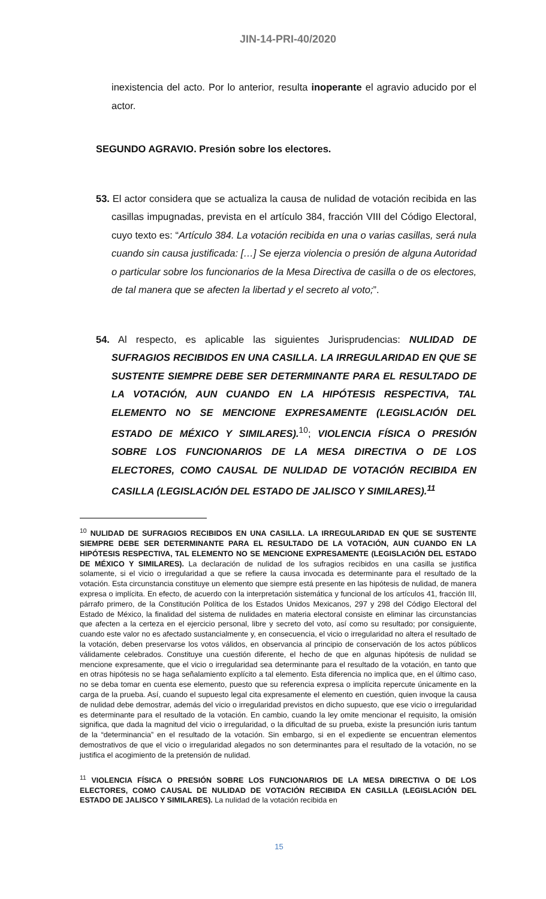JIN-14-PRI-40/2020
inexistencia del acto. Por lo anterior, resulta inoperante el agravio aducido por el actor.
SEGUNDO AGRAVIO. Presión sobre los electores.
53. El actor considera que se actualiza la causa de nulidad de votación recibida en las casillas impugnadas, prevista en el artículo 384, fracción VIII del Código Electoral, cuyo texto es: “Artículo 384. La votación recibida en una o varias casillas, será nula cuando sin causa justificada: […] Se ejerza violencia o presión de alguna Autoridad o particular sobre los funcionarios de la Mesa Directiva de casilla o de os electores, de tal manera que se afecten la libertad y el secreto al voto;”.
54. Al respecto, es aplicable las siguientes Jurisprudencias: NULIDAD DE SUFRAGIOS RECIBIDOS EN UNA CASILLA. LA IRREGULARIDAD EN QUE SE SUSTENTE SIEMPRE DEBE SER DETERMINANTE PARA EL RESULTADO DE LA VOTACIÓN, AUN CUANDO EN LA HIPÓTESIS RESPECTIVA, TAL ELEMENTO NO SE MENCIONE EXPRESAMENTE (LEGISLACIÓN DEL ESTADO DE MÉXICO Y SIMILARES).<sup>10</sup>; VIOLENCIA FÍSICA O PRESIÓN SOBRE LOS FUNCIONARIOS DE LA MESA DIRECTIVA O DE LOS ELECTORES, COMO CAUSAL DE NULIDAD DE VOTACIÓN RECIBIDA EN CASILLA (LEGISLACIÓN DEL ESTADO DE JALISCO Y SIMILARES).<sup>11</sup>
<sup>10</sup> NULIDAD DE SUFRAGIOS RECIBIDOS EN UNA CASILLA. LA IRREGULARIDAD EN QUE SE SUSTENTE SIEMPRE DEBE SER DETERMINANTE PARA EL RESULTADO DE LA VOTACIÓN, AUN CUANDO EN LA HIPÓTESIS RESPECTIVA, TAL ELEMENTO NO SE MENCIONE EXPRESAMENTE (LEGISLACIÓN DEL ESTADO DE MÉXICO Y SIMILARES). La declaración de nulidad de los sufragios recibidos en una casilla se justifica solamente, si el vicio o irregularidad a que se refiere la causa invocada es determinante para el resultado de la votación. Esta circunstancia constituye un elemento que siempre está presente en las hipótesis de nulidad, de manera expresa o implícita. En efecto, de acuerdo con la interpretación sistemática y funcional de los artículos 41, fracción III, párrafo primero, de la Constitución Política de los Estados Unidos Mexicanos, 297 y 298 del Código Electoral del Estado de México, la finalidad del sistema de nulidades en materia electoral consiste en eliminar las circunstancias que afecten a la certeza en el ejercicio personal, libre y secreto del voto, así como su resultado; por consiguiente, cuando este valor no es afectado sustancialmente y, en consecuencia, el vicio o irregularidad no altera el resultado de la votación, deben preservarse los votos válidos, en observancia al principio de conservación de los actos públicos válidamente celebrados. Constituye una cuestión diferente, el hecho de que en algunas hipótesis de nulidad se mencione expresamente, que el vicio o irregularidad sea determinante para el resultado de la votación, en tanto que en otras hipótesis no se haga señalamiento explícito a tal elemento. Esta diferencia no implica que, en el último caso, no se deba tomar en cuenta ese elemento, puesto que su referencia expresa o implícita repercute únicamente en la carga de la prueba. Así, cuando el supuesto legal cita expresamente el elemento en cuestión, quien invoque la causa de nulidad debe demostrar, además del vicio o irregularidad previstos en dicho supuesto, que ese vicio o irregularidad es determinante para el resultado de la votación. En cambio, cuando la ley omite mencionar el requisito, la omisión significa, que dada la magnitud del vicio o irregularidad, o la dificultad de su prueba, existe la presunción iuris tantum de la “determinancia” en el resultado de la votación. Sin embargo, si en el expediente se encuentran elementos demostrativos de que el vicio o irregularidad alegados no son determinantes para el resultado de la votación, no se justifica el acogimiento de la pretensión de nulidad.
<sup>11</sup> VIOLENCIA FÍSICA O PRESIÓN SOBRE LOS FUNCIONARIOS DE LA MESA DIRECTIVA O DE LOS ELECTORES, COMO CAUSAL DE NULIDAD DE VOTACIÓN RECIBIDA EN CASILLA (LEGISLACIÓN DEL ESTADO DE JALISCO Y SIMILARES). La nulidad de la votación recibida en
15